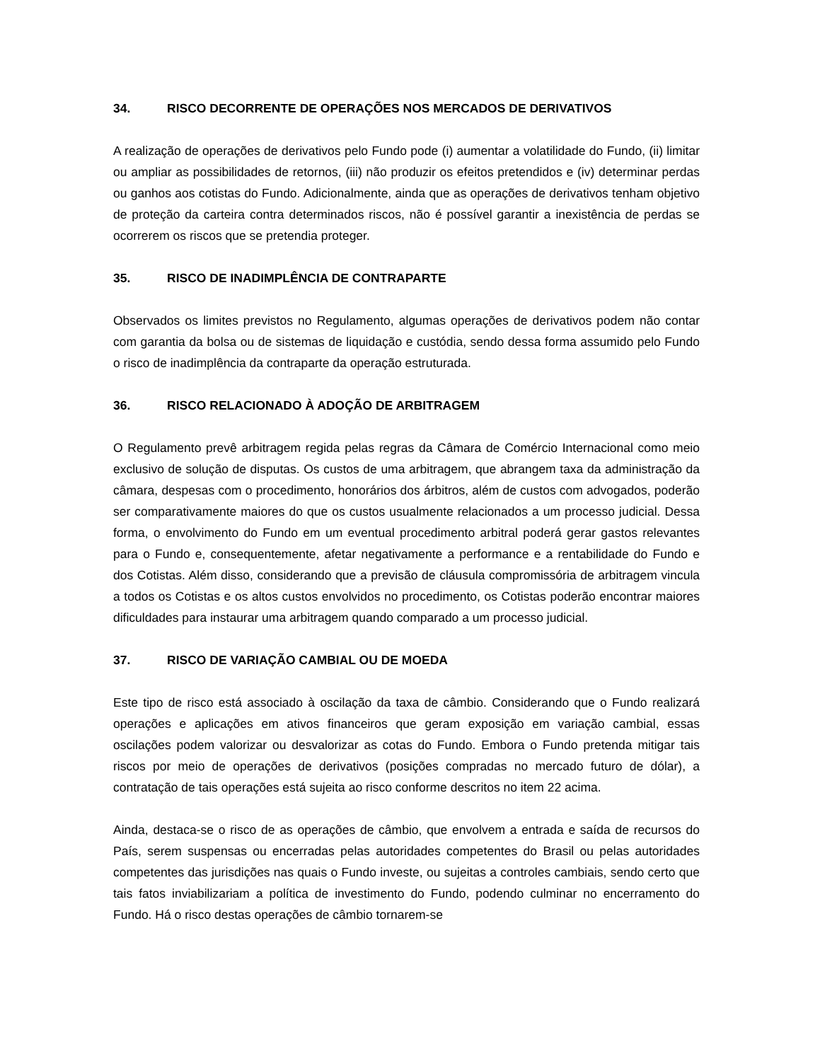34. RISCO DECORRENTE DE OPERAÇÕES NOS MERCADOS DE DERIVATIVOS
A realização de operações de derivativos pelo Fundo pode (i) aumentar a volatilidade do Fundo, (ii) limitar ou ampliar as possibilidades de retornos, (iii) não produzir os efeitos pretendidos e (iv) determinar perdas ou ganhos aos cotistas do Fundo. Adicionalmente, ainda que as operações de derivativos tenham objetivo de proteção da carteira contra determinados riscos, não é possível garantir a inexistência de perdas se ocorrerem os riscos que se pretendia proteger.
35. RISCO DE INADIMPLÊNCIA DE CONTRAPARTE
Observados os limites previstos no Regulamento, algumas operações de derivativos podem não contar com garantia da bolsa ou de sistemas de liquidação e custódia, sendo dessa forma assumido pelo Fundo o risco de inadimplência da contraparte da operação estruturada.
36. RISCO RELACIONADO À ADOÇÃO DE ARBITRAGEM
O Regulamento prevê arbitragem regida pelas regras da Câmara de Comércio Internacional como meio exclusivo de solução de disputas. Os custos de uma arbitragem, que abrangem taxa da administração da câmara, despesas com o procedimento, honorários dos árbitros, além de custos com advogados, poderão ser comparativamente maiores do que os custos usualmente relacionados a um processo judicial. Dessa forma, o envolvimento do Fundo em um eventual procedimento arbitral poderá gerar gastos relevantes para o Fundo e, consequentemente, afetar negativamente a performance e a rentabilidade do Fundo e dos Cotistas. Além disso, considerando que a previsão de cláusula compromissória de arbitragem vincula a todos os Cotistas e os altos custos envolvidos no procedimento, os Cotistas poderão encontrar maiores dificuldades para instaurar uma arbitragem quando comparado a um processo judicial.
37. RISCO DE VARIAÇÃO CAMBIAL OU DE MOEDA
Este tipo de risco está associado à oscilação da taxa de câmbio. Considerando que o Fundo realizará operações e aplicações em ativos financeiros que geram exposição em variação cambial, essas oscilações podem valorizar ou desvalorizar as cotas do Fundo. Embora o Fundo pretenda mitigar tais riscos por meio de operações de derivativos (posições compradas no mercado futuro de dólar), a contratação de tais operações está sujeita ao risco conforme descritos no item 22 acima.
Ainda, destaca-se o risco de as operações de câmbio, que envolvem a entrada e saída de recursos do País, serem suspensas ou encerradas pelas autoridades competentes do Brasil ou pelas autoridades competentes das jurisdições nas quais o Fundo investe, ou sujeitas a controles cambiais, sendo certo que tais fatos inviabilizariam a política de investimento do Fundo, podendo culminar no encerramento do Fundo. Há o risco destas operações de câmbio tornarem-se